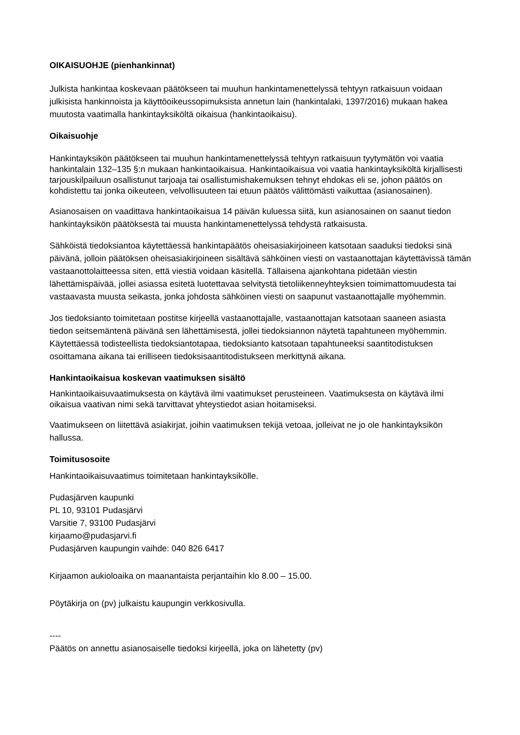OIKAISUOHJE (pienhankinnat)
Julkista hankintaa koskevaan päätökseen tai muuhun hankintamenettelyssä tehtyyn ratkaisuun voidaan julkisista hankinnoista ja käyttöoikeussopimuksista annetun lain (hankintalaki, 1397/2016) mukaan hakea muutosta vaatimalla hankintayksiköltä oikaisua (hankintaoikaisu).
Oikaisuohje
Hankintayksikön päätökseen tai muuhun hankintamenettelyssä tehtyyn ratkaisuun tyytymätön voi vaatia hankintalain 132–135 §:n mukaan hankintaoikaisua. Hankintaoikaisua voi vaatia hankintayksiköltä kirjallisesti tarjouskilpailuun osallistunut tarjoaja tai osallistumishakemuksen tehnyt ehdokas eli se, johon päätös on kohdistettu tai jonka oikeuteen, velvollisuuteen tai etuun päätös välittömästi vaikuttaa (asianosainen).
Asianosaisen on vaadittava hankintaoikaisua 14 päivän kuluessa siitä, kun asianosainen on saanut tiedon hankintayksikön päätöksestä tai muusta hankintamenettelyssä tehdystä ratkaisusta.
Sähköistä tiedoksiantoa käytettäessä hankintapäätös oheisasiakirjoineen katsotaan saaduksi tiedoksi sinä päivänä, jolloin päätöksen oheisasiakirjoineen sisältävä sähköinen viesti on vastaanottajan käytettävissä tämän vastaanottolaitteessa siten, että viestiä voidaan käsitellä. Tällaisena ajankohtana pidetään viestin lähettämispäivää, jollei asiassa esitetä luotettavaa selvitystä tietoliikenneyhteyksien toimimattomuudesta tai vastaavasta muusta seikasta, jonka johdosta sähköinen viesti on saapunut vastaanottajalle myöhemmin.
Jos tiedoksianto toimitetaan postitse kirjeellä vastaanottajalle, vastaanottajan katsotaan saaneen asiasta tiedon seitsemäntenä päivänä sen lähettämisestä, jollei tiedoksiannon näytetä tapahtuneen myöhemmin. Käytettäessä todisteellista tiedoksiantotapaa, tiedoksianto katsotaan tapahtuneeksi saantitodistuksen osoittamana aikana tai erilliseen tiedoksisaantitodistukseen merkittynä aikana.
Hankintaoikaisua koskevan vaatimuksen sisältö
Hankintaoikaisuvaatimuksesta on käytävä ilmi vaatimukset perusteineen. Vaatimuksesta on käytävä ilmi oikaisua vaativan nimi sekä tarvittavat yhteystiedot asian hoitamiseksi.
Vaatimukseen on liitettävä asiakirjat, joihin vaatimuksen tekijä vetoaa, jolleivat ne jo ole hankintayksikön hallussa.
Toimitusosoite
Hankintaoikaisuvaatimus toimitetaan hankintayksikölle.
Pudasjärven kaupunki
PL 10, 93101 Pudasjärvi
Varsitie 7, 93100 Pudasjärvi
kirjaamo@pudasjarvi.fi
Pudasjärven kaupungin vaihde: 040 826 6417
Kirjaamon aukioloaika on maanantaista perjantaihin klo 8.00 – 15.00.
Pöytäkirja on (pv) julkaistu kaupungin verkkosivulla.
----
Päätös on annettu asianosaiselle tiedoksi kirjeellä, joka on lähetetty (pv)